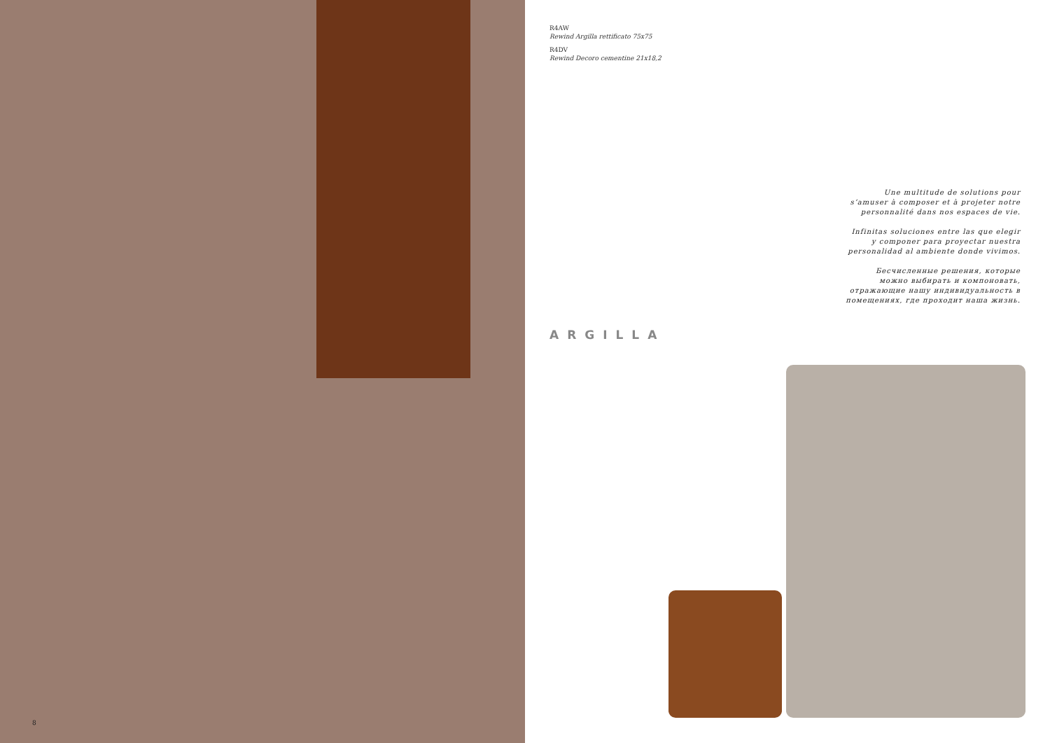8
R4AW
Rewind Argilla rettificato 75x75
R4DV
Rewind Decoro cementine 21x18,2
Une multitude de solutions pour s’amuser à composer et à projeter notre personnalité dans nos espaces de vie.
Infinitas soluciones entre las que elegir y componer para proyectar nuestra personalidad al ambiente donde vivimos.
Бесчисленные решения, которые можно выбирать и компоновать, отражающие нашу индивидуальность в помещениях, где проходит наша жизнь.
ARGILLA